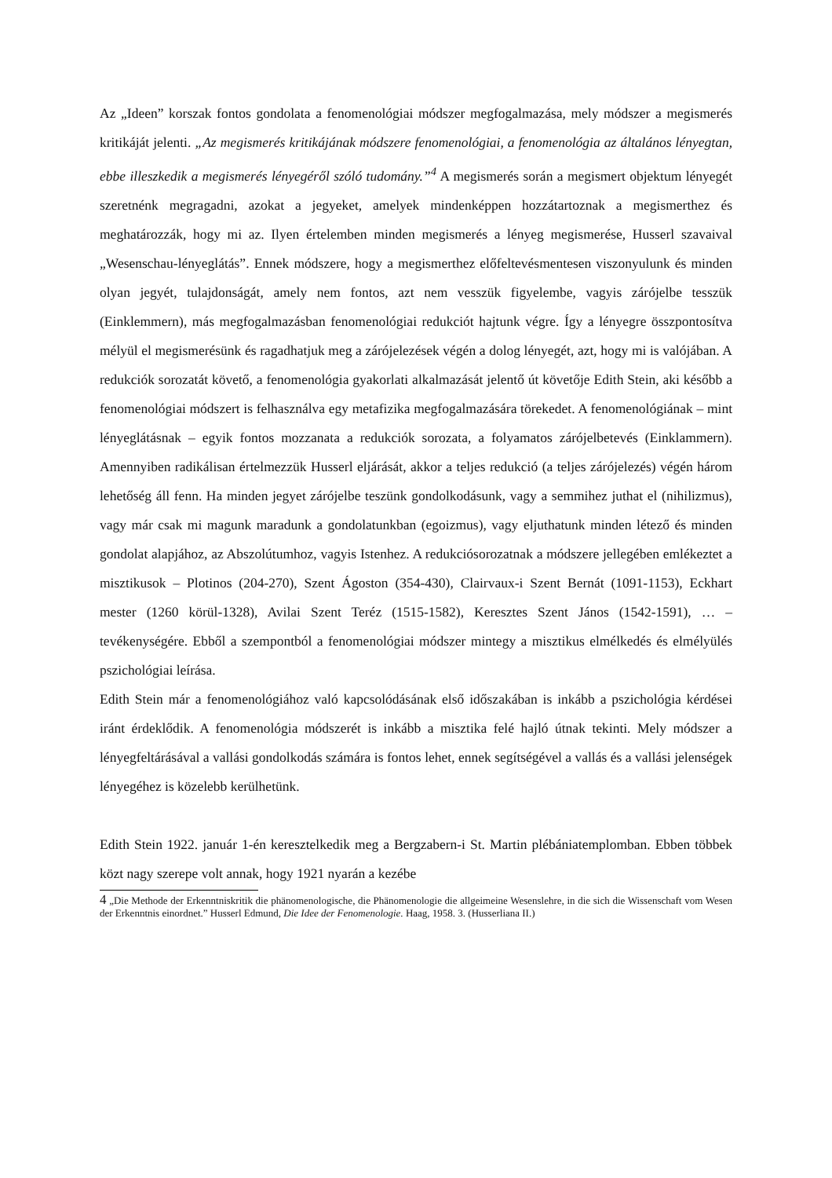Az „Ideen” korszak fontos gondolata a fenomenológiai módszer megfogalmazása, mely módszer a megismerés kritikáját jelenti. „Az megismerés kritikájának módszere fenomenológiai, a fenomenológia az általános lényegtan, ebbe illeszkedik a megismerés lényegéről szóló tudomány.”<sup>4</sup> A megismerés során a megismert objektum lényegét szeretnénk megragadni, azokat a jegyeket, amelyek mindenképpen hozzátartoznak a megismerthez és meghatározzák, hogy mi az. Ilyen értelemben minden megismerés a lényeg megismerése, Husserl szavaival „Wesenschau-lényeglátás”. Ennek módszere, hogy a megismerthez előfeltevésmentesen viszonyulunk és minden olyan jegyét, tulajdonságát, amely nem fontos, azt nem vesszük figyelembe, vagyis zárójelbe tesszük (Einklemmern), más megfogalmazásban fenomenológiai redukciót hajtunk végre. Így a lényegre összpontosítva mélyül el megismerésünk és ragadhatjuk meg a zárójelezések végén a dolog lényegét, azt, hogy mi is valójában. A redukciók sorozatát követő, a fenomenológia gyakorlati alkalmazását jelentő út követője Edith Stein, aki később a fenomenológiai módszert is felhasználva egy metafizika megfogalmazására törekedet. A fenomenológiának – mint lényeglátásnak – egyik fontos mozzanata a redukciók sorozata, a folyamatos zárójelbetevés (Einklammern). Amennyiben radikálisan értelmezzük Husserl eljárását, akkor a teljes redukció (a teljes zárójelezés) végén három lehetőség áll fenn. Ha minden jegyet zárójelbe teszünk gondolkodásunk, vagy a semmihez juthat el (nihilizmus), vagy már csak mi magunk maradunk a gondolatunkban (egoizmus), vagy eljuthatunk minden létező és minden gondolat alapjához, az Abszolútumhoz, vagyis Istenhez. A redukciósorozatnak a módszere jellegében emlékeztet a misztikusok – Plotinos (204-270), Szent Ágoston (354-430), Clairvaux-i Szent Bernát (1091-1153), Eckhart mester (1260 körül-1328), Avilai Szent Teréz (1515-1582), Keresztes Szent János (1542-1591), … – tevékenységére. Ebből a szempontból a fenomenológiai módszer mintegy a misztikus elmélkedés és elmélyülés pszichológiai leírása.
Edith Stein már a fenomenológiához való kapcsolódásának első időszakában is inkább a pszichológia kérdései iránt érdeklődik. A fenomenológia módszerét is inkább a misztika felé hajló útnak tekinti. Mely módszer a lényegfeltárásával a vallási gondolkodás számára is fontos lehet, ennek segítségével a vallás és a vallási jelenségek lényegéhez is közelebb kerülhetünk.
Edith Stein 1922. január 1-én keresztelkedik meg a Bergzabern-i St. Martin plébániatemplomban. Ebben többek közt nagy szerepe volt annak, hogy 1921 nyarán a kezébe
4 „Die Methode der Erkenntniskritik die phänomenologische, die Phänomenologie die allgeimeine Wesenslehre, in die sich die Wissenschaft vom Wesen der Erkenntnis einordnet.” Husserl Edmund, Die Idee der Fenomenologie. Haag, 1958. 3. (Husserliana II.)